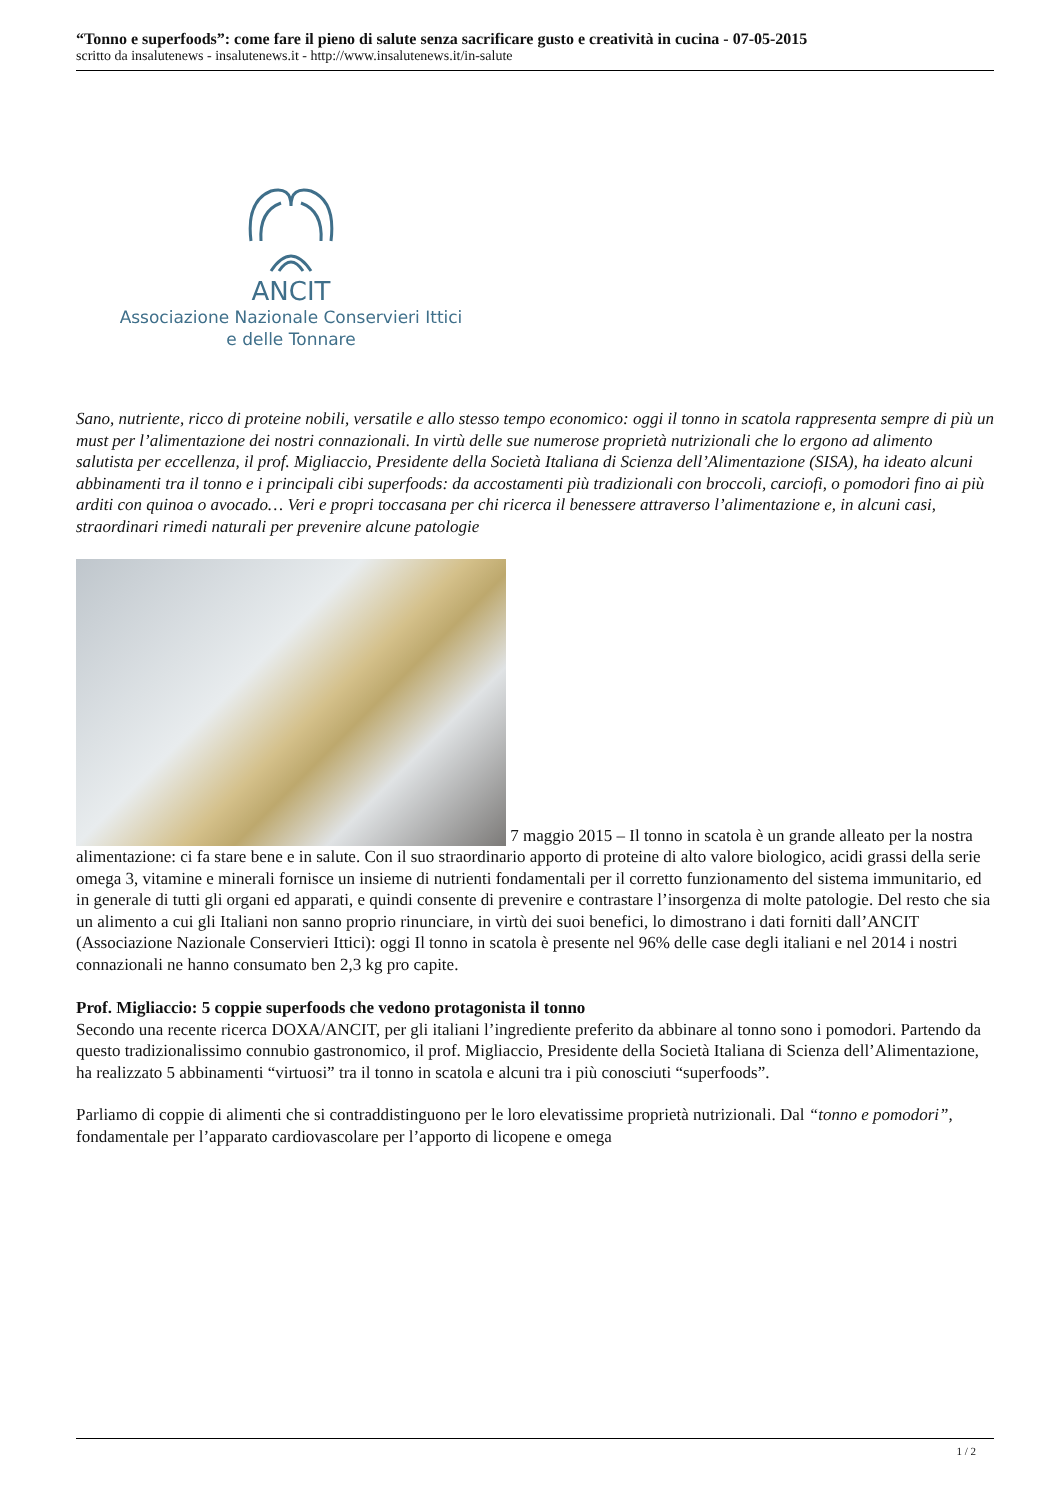“Tonno e superfoods”: come fare il pieno di salute senza sacrificare gusto e creatività in cucina - 07-05-2015
scritto da insalutenews - insalutenews.it - http://www.insalutenews.it/in-salute
ANCIT
Associazione Nazionale Conservieri Ittici
e delle Tonnare
Sano, nutriente, ricco di proteine nobili, versatile e allo stesso tempo economico: oggi il tonno in scatola rappresenta sempre di più un must per l’alimentazione dei nostri connazionali. In virtù delle sue numerose proprietà nutrizionali che lo ergono ad alimento salutista per eccellenza, il prof. Migliaccio, Presidente della Società Italiana di Scienza dell’Alimentazione (SISA), ha ideato alcuni abbinamenti tra il tonno e i principali cibi superfoods: da accostamenti più tradizionali con broccoli, carciofi, o pomodori fino ai più arditi con quinoa o avocado… Veri e propri toccasana per chi ricerca il benessere attraverso l’alimentazione e, in alcuni casi, straordinari rimedi naturali per prevenire alcune patologie
7 maggio 2015 – Il tonno in scatola è un grande alleato per la nostra alimentazione: ci fa stare bene e in salute. Con il suo straordinario apporto di proteine di alto valore biologico, acidi grassi della serie omega 3, vitamine e minerali fornisce un insieme di nutrienti fondamentali per il corretto funzionamento del sistema immunitario, ed in generale di tutti gli organi ed apparati, e quindi consente di prevenire e contrastare l’insorgenza di molte patologie. Del resto che sia un alimento a cui gli Italiani non sanno proprio rinunciare, in virtù dei suoi benefici, lo dimostrano i dati forniti dall’ANCIT (Associazione Nazionale Conservieri Ittici): oggi Il tonno in scatola è presente nel 96% delle case degli italiani e nel 2014 i nostri connazionali ne hanno consumato ben 2,3 kg pro capite.
Prof. Migliaccio: 5 coppie superfoods che vedono protagonista il tonno
Secondo una recente ricerca DOXA/ANCIT, per gli italiani l’ingrediente preferito da abbinare al tonno sono i pomodori. Partendo da questo tradizionalissimo connubio gastronomico, il prof. Migliaccio, Presidente della Società Italiana di Scienza dell’Alimentazione, ha realizzato 5 abbinamenti “virtuosi” tra il tonno in scatola e alcuni tra i più conosciuti “superfoods”.
Parliamo di coppie di alimenti che si contraddistinguono per le loro elevatissime proprietà nutrizionali. Dal “tonno e pomodori”, fondamentale per l’apparato cardiovascolare per l’apporto di licopene e omega
1 / 2